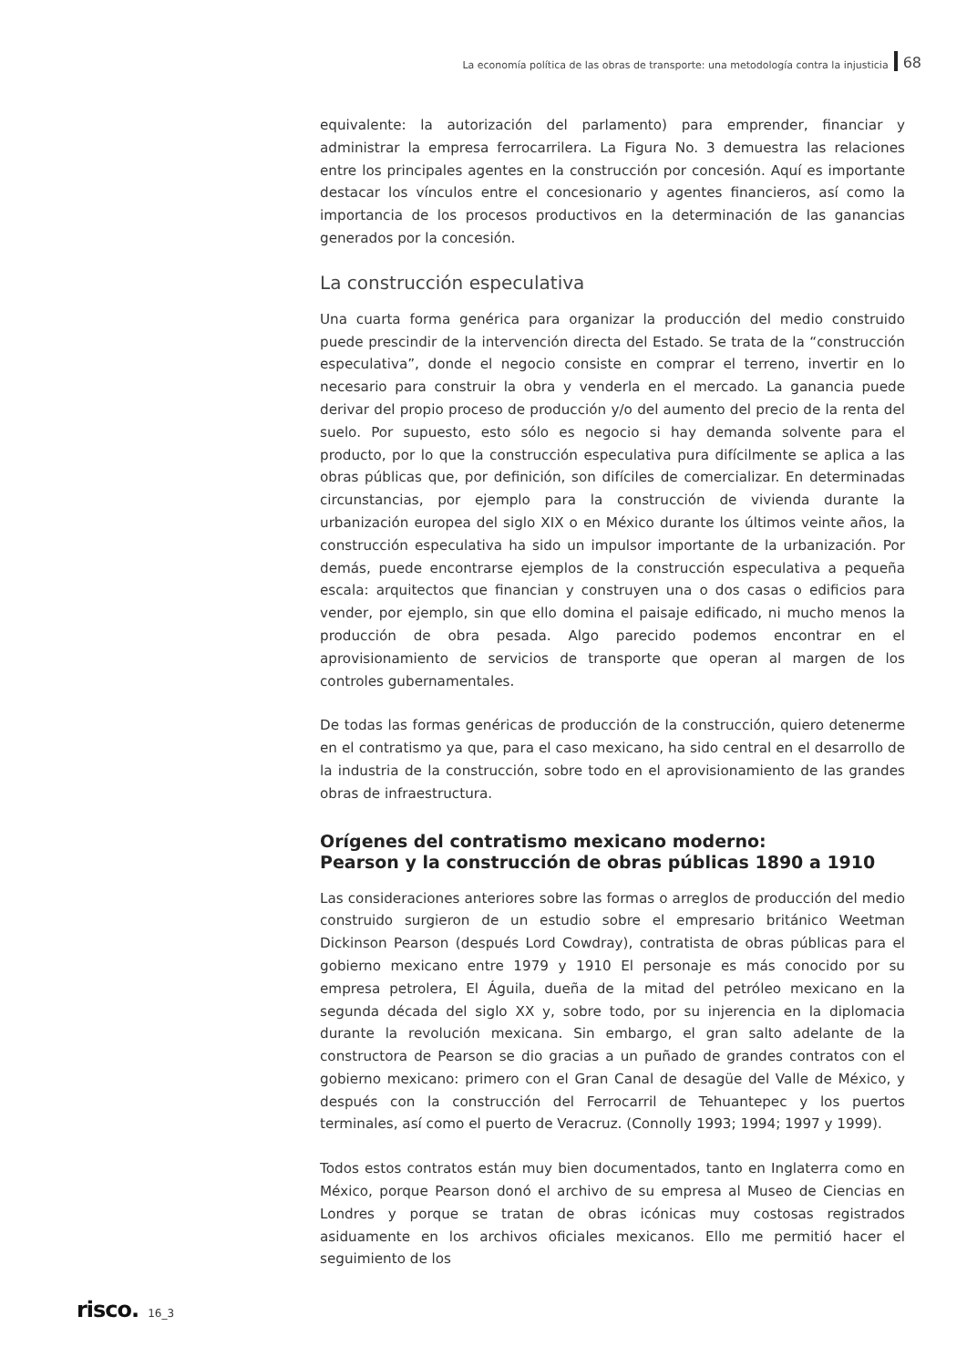La economía política de las obras de transporte: una metodología contra la injusticia 68
equivalente: la autorización del parlamento) para emprender, financiar y administrar la empresa ferrocarrilera. La Figura No. 3 demuestra las relaciones entre los principales agentes en la construcción por concesión. Aquí es importante destacar los vínculos entre el concesionario y agentes financieros, así como la importancia de los procesos productivos en la determinación de las ganancias generados por la concesión.
La construcción especulativa
Una cuarta forma genérica para organizar la producción del medio construido puede prescindir de la intervención directa del Estado. Se trata de la “construcción especulativa”, donde el negocio consiste en comprar el terreno, invertir en lo necesario para construir la obra y venderla en el mercado. La ganancia puede derivar del propio proceso de producción y/o del aumento del precio de la renta del suelo. Por supuesto, esto sólo es negocio si hay demanda solvente para el producto, por lo que la construcción especulativa pura difícilmente se aplica a las obras públicas que, por definición, son difíciles de comercializar. En determinadas circunstancias, por ejemplo para la construcción de vivienda durante la urbanización europea del siglo XIX o en México durante los últimos veinte años, la construcción especulativa ha sido un impulsor importante de la urbanización. Por demás, puede encontrarse ejemplos de la construcción especulativa a pequeña escala: arquitectos que financian y construyen una o dos casas o edificios para vender, por ejemplo, sin que ello domina el paisaje edificado, ni mucho menos la producción de obra pesada. Algo parecido podemos encontrar en el aprovisionamiento de servicios de transporte que operan al margen de los controles gubernamentales.
De todas las formas genéricas de producción de la construcción, quiero detenerme en el contratismo ya que, para el caso mexicano, ha sido central en el desarrollo de la industria de la construcción, sobre todo en el aprovisionamiento de las grandes obras de infraestructura.
Orígenes del contratismo mexicano moderno:
Pearson y la construcción de obras públicas 1890 a 1910
Las consideraciones anteriores sobre las formas o arreglos de producción del medio construido surgieron de un estudio sobre el empresario británico Weetman Dickinson Pearson (después Lord Cowdray), contratista de obras públicas para el gobierno mexicano entre 1979 y 1910 El personaje es más conocido por su empresa petrolera, El Águila, dueña de la mitad del petróleo mexicano en la segunda década del siglo XX y, sobre todo, por su injerencia en la diplomacia durante la revolución mexicana. Sin embargo, el gran salto adelante de la constructora de Pearson se dio gracias a un puñado de grandes contratos con el gobierno mexicano: primero con el Gran Canal de desagüe del Valle de México, y después con la construcción del Ferrocarril de Tehuantepec y los puertos terminales, así como el puerto de Veracruz. (Connolly 1993; 1994; 1997 y 1999).
Todos estos contratos están muy bien documentados, tanto en Inglaterra como en México, porque Pearson donó el archivo de su empresa al Museo de Ciencias en Londres y porque se tratan de obras icónicas muy costosas registrados asiduamente en los archivos oficiales mexicanos. Ello me permitió hacer el seguimiento de los
risco. 16_3